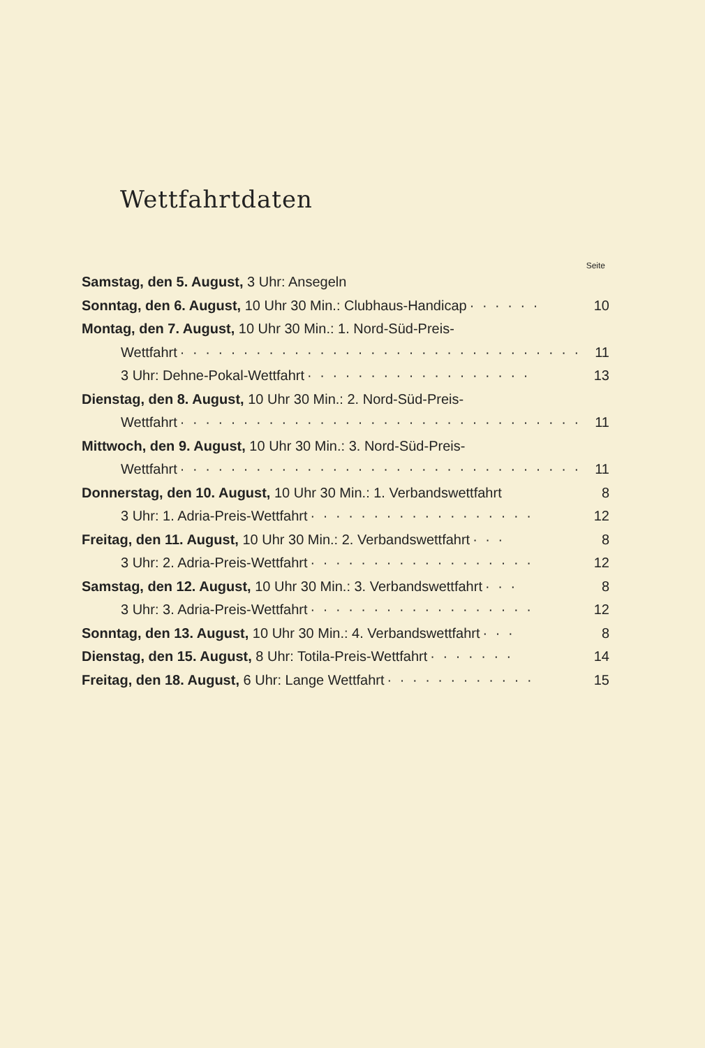Wettfahrtdaten
Seite
Samstag, den 5. August, 3 Uhr: Ansegeln
Sonntag, den 6. August, 10 Uhr 30 Min.: Clubhaus-Handicap · · · · · · 10
Montag, den 7. August, 10 Uhr 30 Min.: 1. Nord-Süd-Preis-
Wettfahrt · · · · · · · · · · · · · · · · · · · · · · · · · · · · · · · · 11
3 Uhr: Dehne-Pokal-Wettfahrt · · · · · · · · · · · · · · · · · · 13
Dienstag, den 8. August, 10 Uhr 30 Min.: 2. Nord-Süd-Preis-
Wettfahrt · · · · · · · · · · · · · · · · · · · · · · · · · · · · · · · · 11
Mittwoch, den 9. August, 10 Uhr 30 Min.: 3. Nord-Süd-Preis-
Wettfahrt · · · · · · · · · · · · · · · · · · · · · · · · · · · · · · · · 11
Donnerstag, den 10. August, 10 Uhr 30 Min.: 1. Verbandswettfahrt 8
3 Uhr: 1. Adria-Preis-Wettfahrt · · · · · · · · · · · · · · · · · · 12
Freitag, den 11. August, 10 Uhr 30 Min.: 2. Verbandswettfahrt · · · 8
3 Uhr: 2. Adria-Preis-Wettfahrt · · · · · · · · · · · · · · · · · · 12
Samstag, den 12. August, 10 Uhr 30 Min.: 3. Verbandswettfahrt · · · 8
3 Uhr: 3. Adria-Preis-Wettfahrt · · · · · · · · · · · · · · · · · · 12
Sonntag, den 13. August, 10 Uhr 30 Min.: 4. Verbandswettfahrt · · · 8
Dienstag, den 15. August, 8 Uhr: Totila-Preis-Wettfahrt · · · · · · · 14
Freitag, den 18. August, 6 Uhr: Lange Wettfahrt · · · · · · · · · · · · 15